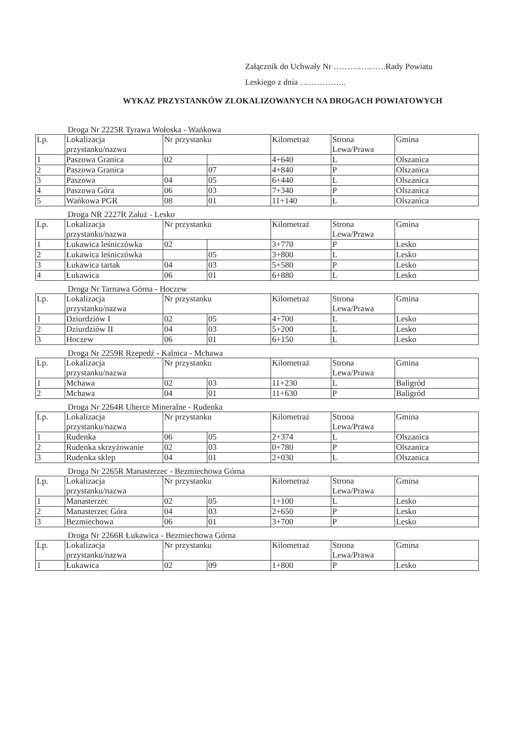Załącznik do Uchwały Nr ……………….Rady Powiatu
Leskiego z dnia ……………..
WYKAZ PRZYSTANKÓW ZLOKALIZOWANYCH NA DROGACH POWIATOWYCH
Droga Nr 2225R Tyrawa Wołoska - Wańkowa
| Lp. | Lokalizacja przystanku/nazwa | Nr przystanku | | Kilometraż | Strona Lewa/Prawa | Gmina |
| 1 | Paszowa Granica | 02 | | 4+640 | L | Olszanica |
| 2 | Paszowa Granica | | 07 | 4+840 | P | Olszanica |
| 3 | Paszowa | 04 | 05 | 6+440 | L | Olszanica |
| 4 | Paszowa Góra | 06 | 03 | 7+340 | P | Olszanica |
| 5 | Wańkowa PGR | 08 | 01 | 11+140 | L | Olszanica |
Droga NR 2227R Załuż - Lesko
| Lp. | Lokalizacja przystanku/nazwa | Nr przystanku | | Kilometraż | Strona Lewa/Prawa | Gmina |
| 1 | Łukawica leśniczówka | 02 | | 3+770 | P | Lesko |
| 2 | Łukawica leśniczówka | | 05 | 3+800 | L | Lesko |
| 3 | Łukawica tartak | 04 | 03 | 5+580 | P | Lesko |
| 4 | Łukawica | 06 | 01 | 6+880 | L | Lesko |
Droga Nr Tarnawa Górna - Hoczew
| Lp. | Lokalizacja przystanku/nazwa | Nr przystanku | | Kilometraż | Strona Lewa/Prawa | Gmina |
| 1 | Dziurdziów I | 02 | 05 | 4+700 | L | Lesko |
| 2 | Dziurdziów II | 04 | 03 | 5+200 | L | Lesko |
| 3 | Hoczew | 06 | 01 | 6+150 | L | Lesko |
Droga Nr 2259R Rzepedź - Kalnica - Mchawa
| Lp. | Lokalizacja przystanku/nazwa | Nr przystanku | | Kilometraż | Strona Lewa/Prawa | Gmina |
| 1 | Mchawa | 02 | 03 | 11+230 | L | Baligród |
| 2 | Mchawa | 04 | 01 | 11+630 | P | Baligród |
Droga Nr 2264R Uherce Mineralne - Rudenka
| Lp. | Lokalizacja przystanku/nazwa | Nr przystanku | | Kilometraż | Strona Lewa/Prawa | Gmina |
| 1 | Rudenka | 06 | 05 | 2+374 | L | Olszanica |
| 2 | Rudenka skrzyżowanie | 02 | 03 | 0+780 | P | Olszanica |
| 3 | Rudenka sklep | 04 | 01 | 2+030 | L | Olszanica |
Droga Nr 2265R Manasterzec - Bezmiechowa Górna
| Lp. | Lokalizacja przystanku/nazwa | Nr przystanku | | Kilometraż | Strona Lewa/Prawa | Gmina |
| 1 | Manasterzec | 02 | 05 | 1+100 | L | Lesko |
| 2 | Manasterzec Góra | 04 | 03 | 2+650 | P | Lesko |
| 3 | Bezmiechowa | 06 | 01 | 3+700 | P | Lesko |
Droga Nr 2266R Łukawica - Bezmiechowa Górna
| Lp. | Lokalizacja przystanku/nazwa | Nr przystanku | | Kilometraż | Strona Lewa/Prawa | Gmina |
| 1 | Łukawica | 02 | 09 | 1+800 | P | Lesko |